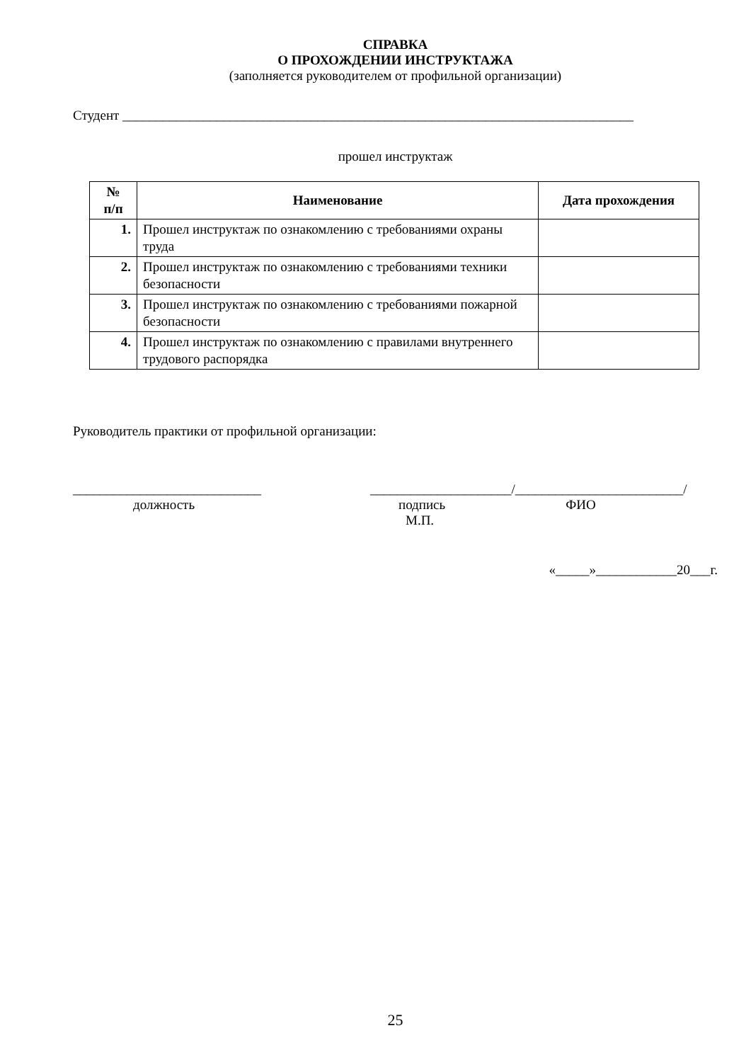СПРАВКА
О ПРОХОЖДЕНИИ ИНСТРУКТАЖА
(заполняется руководителем от профильной организации)
Студент ____________________________________________________________________________
прошел инструктаж
| № п/п | Наименование | Дата прохождения |
| --- | --- | --- |
| 1. | Прошел инструктаж по ознакомлению с требованиями охраны труда | |
| 2. | Прошел инструктаж по ознакомлению с требованиями техники безопасности | |
| 3. | Прошел инструктаж по ознакомлению с требованиями пожарной безопасности | |
| 4. | Прошел инструктаж по ознакомлению с правилами внутреннего трудового распорядка | |
Руководитель практики от профильной организации:
____________________________
должность
_____________________/_________________________/
подпись ФИО
М.П.
«_____»____________20___г.
25